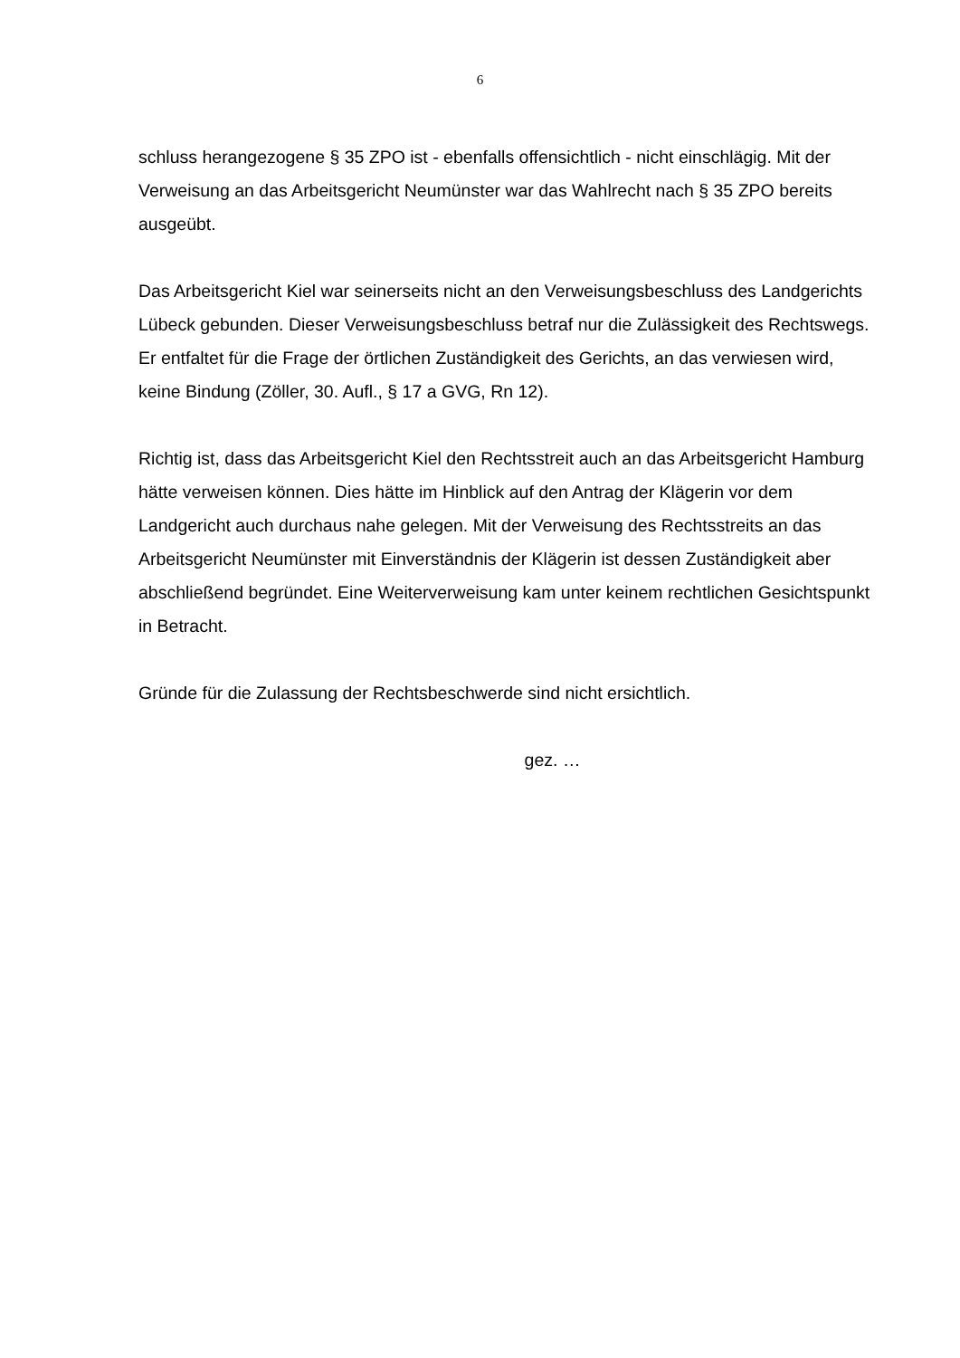6
schluss herangezogene § 35 ZPO ist - ebenfalls offensichtlich - nicht einschlägig. Mit der Verweisung an das Arbeitsgericht Neumünster war das Wahlrecht nach § 35 ZPO bereits ausgeübt.
Das Arbeitsgericht Kiel war seinerseits nicht an den Verweisungsbeschluss des Landgerichts Lübeck gebunden. Dieser Verweisungsbeschluss betraf nur die Zulässigkeit des Rechtswegs. Er entfaltet für die Frage der örtlichen Zuständigkeit des Gerichts, an das verwiesen wird, keine Bindung (Zöller, 30. Aufl., § 17 a GVG, Rn 12).
Richtig ist, dass das Arbeitsgericht Kiel den Rechtsstreit auch an das Arbeitsgericht Hamburg hätte verweisen können. Dies hätte im Hinblick auf den Antrag der Klägerin vor dem Landgericht auch durchaus nahe gelegen. Mit der Verweisung des Rechtsstreits an das Arbeitsgericht Neumünster mit Einverständnis der Klägerin ist dessen Zuständigkeit aber abschließend begründet. Eine Weiterverweisung kam unter keinem rechtlichen Gesichtspunkt in Betracht.
Gründe für die Zulassung der Rechtsbeschwerde sind nicht ersichtlich.
gez. …